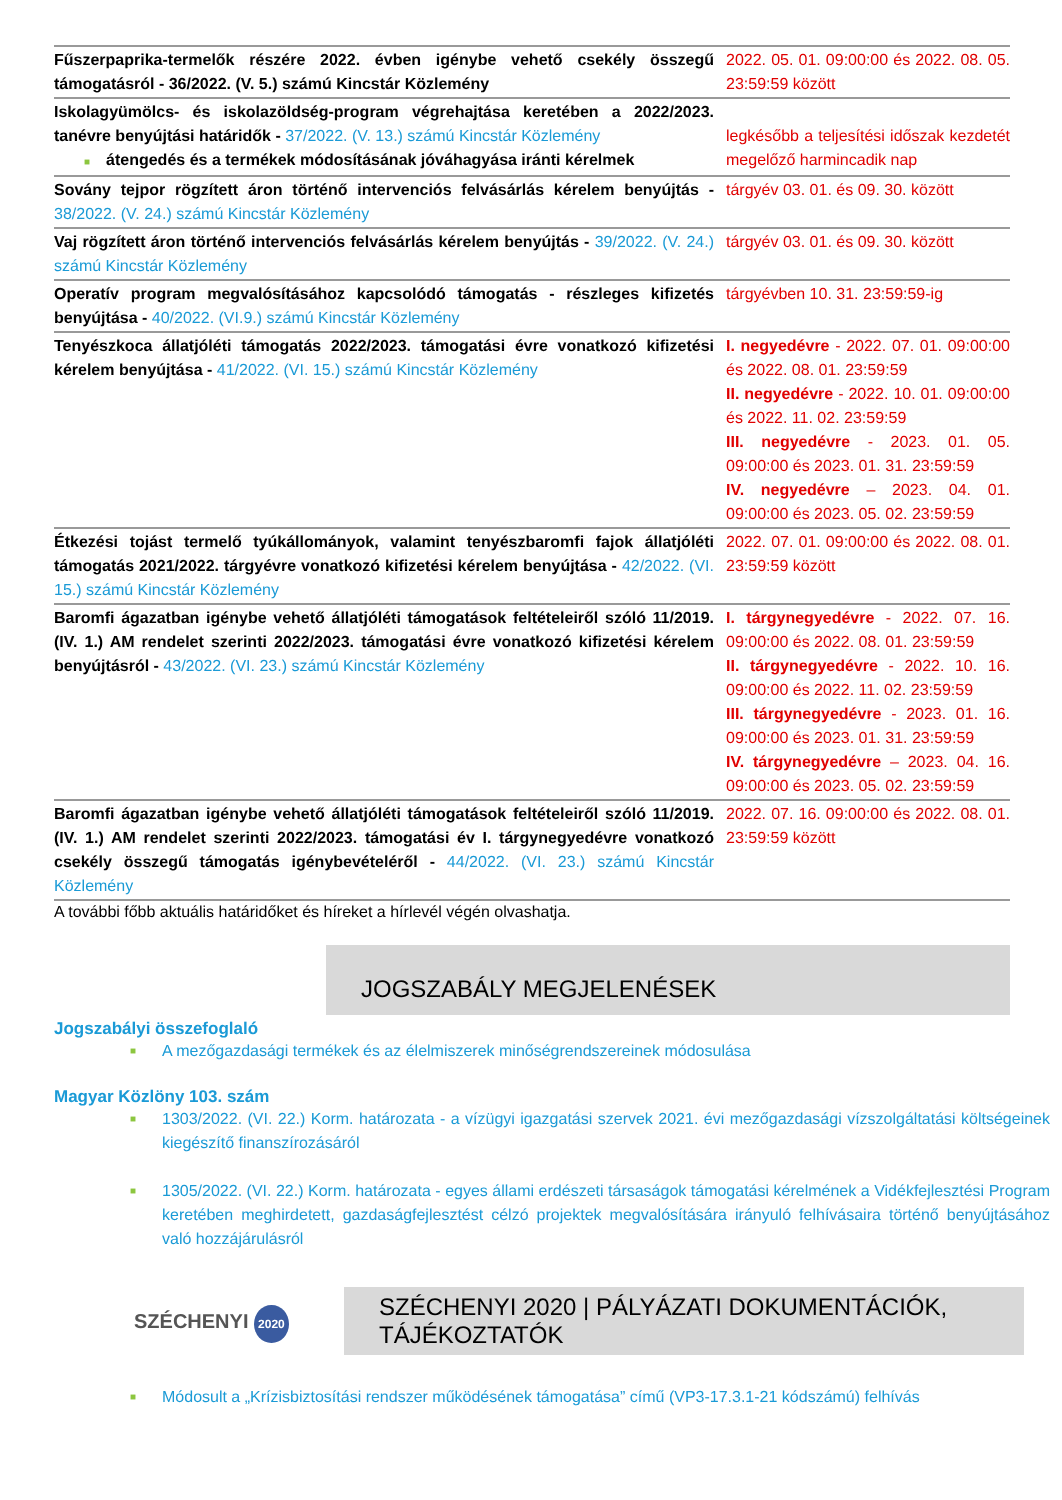| Fűszerpaprika-termelők részére 2022. évben igénybe vehető csekély összegű támogatásról - 36/2022. (V. 5.) számú Kincstár Közlemény | 2022. 05. 01. 09:00:00 és 2022. 08. 05. 23:59:59 között |
| Iskolagyümölcs- és iskolazöldség-program végrehajtása keretében a 2022/2023. tanévre benyújtási határidők - 37/2022. (V. 13.) számú Kincstár Közlemény ■ átengedés és a termékek módosításának jóváhagyása iránti kérelmek | legkésőbb a teljesítési időszak kezdetét megelőző harmincadik nap |
| Sovány tejpor rögzített áron történő intervenciós felvásárlás kérelem benyújtás - 38/2022. (V. 24.) számú Kincstár Közlemény | tárgyév 03. 01. és 09. 30. között |
| Vaj rögzített áron történő intervenciós felvásárlás kérelem benyújtás - 39/2022. (V. 24.) számú Kincstár Közlemény | tárgyév 03. 01. és 09. 30. között |
| Operatív program megvalósításához kapcsolódó támogatás - részleges kifizetés benyújtása - 40/2022. (VI.9.) számú Kincstár Közlemény | tárgyévben 10. 31. 23:59:59-ig |
| Tenyészkoca állatjóléti támogatás 2022/2023. támogatási évre vonatkozó kifizetési kérelem benyújtása - 41/2022. (VI. 15.) számú Kincstár Közlemény | I. negyedévre - 2022. 07. 01. 09:00:00 és 2022. 08. 01. 23:59:59 II. negyedévre - 2022. 10. 01. 09:00:00 és 2022. 11. 02. 23:59:59 III. negyedévre - 2023. 01. 05. 09:00:00 és 2023. 01. 31. 23:59:59 IV. negyedévre – 2023. 04. 01. 09:00:00 és 2023. 05. 02. 23:59:59 |
| Étkezési tojást termelő tyúkállományok, valamint tenyészbaromfi fajok állatjóléti támogatás 2021/2022. tárgyévre vonatkozó kifizetési kérelem benyújtása - 42/2022. (VI. 15.) számú Kincstár Közlemény | 2022. 07. 01. 09:00:00 és 2022. 08. 01. 23:59:59 között |
| Baromfi ágazatban igénybe vehető állatjóléti támogatások feltételeiről szóló 11/2019. (IV. 1.) AM rendelet szerinti 2022/2023. támogatási évre vonatkozó kifizetési kérelem benyújtásról - 43/2022. (VI. 23.) számú Kincstár Közlemény | I. tárgynegyedévre - 2022. 07. 16. 09:00:00 és 2022. 08. 01. 23:59:59 II. tárgynegyedévre - 2022. 10. 16. 09:00:00 és 2022. 11. 02. 23:59:59 III. tárgynegyedévre - 2023. 01. 16. 09:00:00 és 2023. 01. 31. 23:59:59 IV. tárgynegyedévre – 2023. 04. 16. 09:00:00 és 2023. 05. 02. 23:59:59 |
| Baromfi ágazatban igénybe vehető állatjóléti támogatások feltételeiről szóló 11/2019. (IV. 1.) AM rendelet szerinti 2022/2023. támogatási év I. tárgynegyedévre vonatkozó csekély összegű támogatás igénybevételéről - 44/2022. (VI. 23.) számú Kincstár Közlemény | 2022. 07. 16. 09:00:00 és 2022. 08. 01. 23:59:59 között |
A további főbb aktuális határidőket és híreket a hírlevél végén olvashatja.
JOGSZABÁLY MEGJELENÉSEK
Jogszabályi összefoglaló
■ A mezőgazdasági termékek és az élelmiszerek minőségrendszereinek módosulása
Magyar Közlöny 103. szám
■ 1303/2022. (VI. 22.) Korm. határozata - a vízügyi igazgatási szervek 2021. évi mezőgazdasági vízszolgáltatási költségeinek kiegészítő finanszírozásáról
■ 1305/2022. (VI. 22.) Korm. határozata - egyes állami erdészeti társaságok támogatási kérelmének a Vidékfejlesztési Program keretében meghirdetett, gazdaságfejlesztést célzó projektek megvalósítására irányuló felhívásaira történő benyújtásához való hozzájárulásról
SZÉCHENYI 2020
SZÉCHENYI 2020 | PÁLYÁZATI DOKUMENTÁCIÓK, TÁJÉKOZTATÓK
■ Módosult a „Krízisbiztosítási rendszer működésének támogatása” című (VP3-17.3.1-21 kódszámú) felhívás